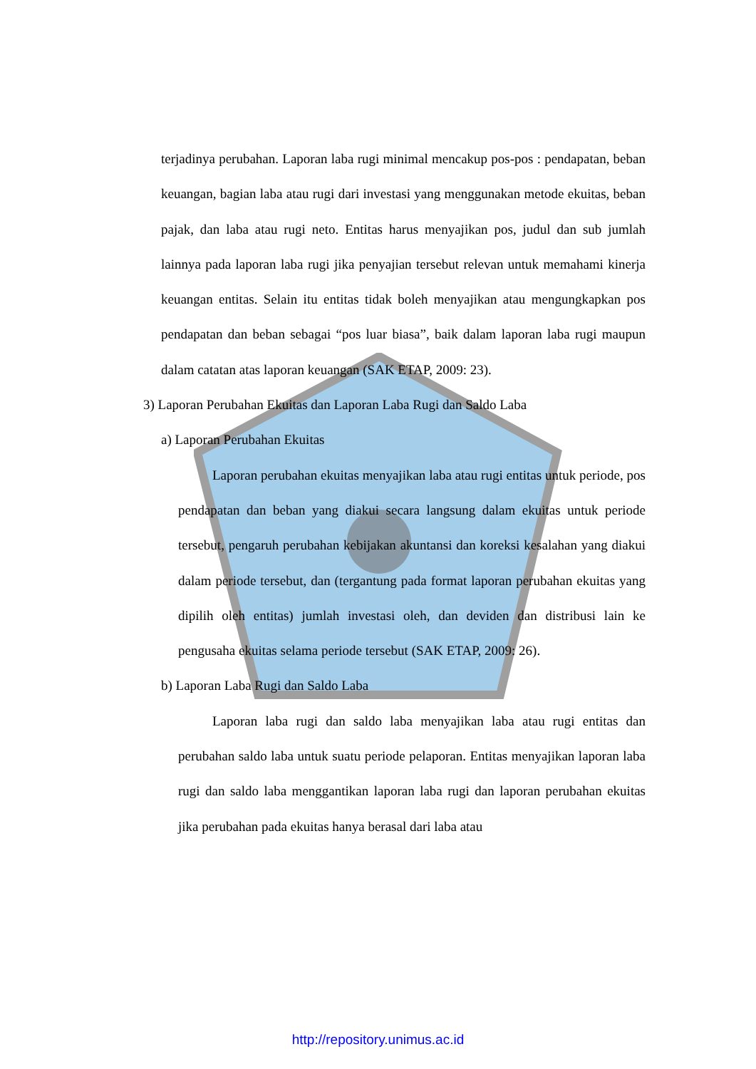terjadinya perubahan. Laporan laba rugi minimal mencakup pos-pos : pendapatan, beban keuangan, bagian laba atau rugi dari investasi yang menggunakan metode ekuitas, beban pajak, dan laba atau rugi neto. Entitas harus menyajikan pos, judul dan sub jumlah lainnya pada laporan laba rugi jika penyajian tersebut relevan untuk memahami kinerja keuangan entitas. Selain itu entitas tidak boleh menyajikan atau mengungkapkan pos pendapatan dan beban sebagai “pos luar biasa”, baik dalam laporan laba rugi maupun dalam catatan atas laporan keuangan (SAK ETAP, 2009: 23).
3) Laporan Perubahan Ekuitas dan Laporan Laba Rugi dan Saldo Laba
a) Laporan Perubahan Ekuitas
Laporan perubahan ekuitas menyajikan laba atau rugi entitas untuk periode, pos pendapatan dan beban yang diakui secara langsung dalam ekuitas untuk periode tersebut, pengaruh perubahan kebijakan akuntansi dan koreksi kesalahan yang diakui dalam periode tersebut, dan (tergantung pada format laporan perubahan ekuitas yang dipilih oleh entitas) jumlah investasi oleh, dan deviden dan distribusi lain ke pengusaha ekuitas selama periode tersebut (SAK ETAP, 2009: 26).
b) Laporan Laba Rugi dan Saldo Laba
Laporan laba rugi dan saldo laba menyajikan laba atau rugi entitas dan perubahan saldo laba untuk suatu periode pelaporan. Entitas menyajikan laporan laba rugi dan saldo laba menggantikan laporan laba rugi dan laporan perubahan ekuitas jika perubahan pada ekuitas hanya berasal dari laba atau
http://repository.unimus.ac.id